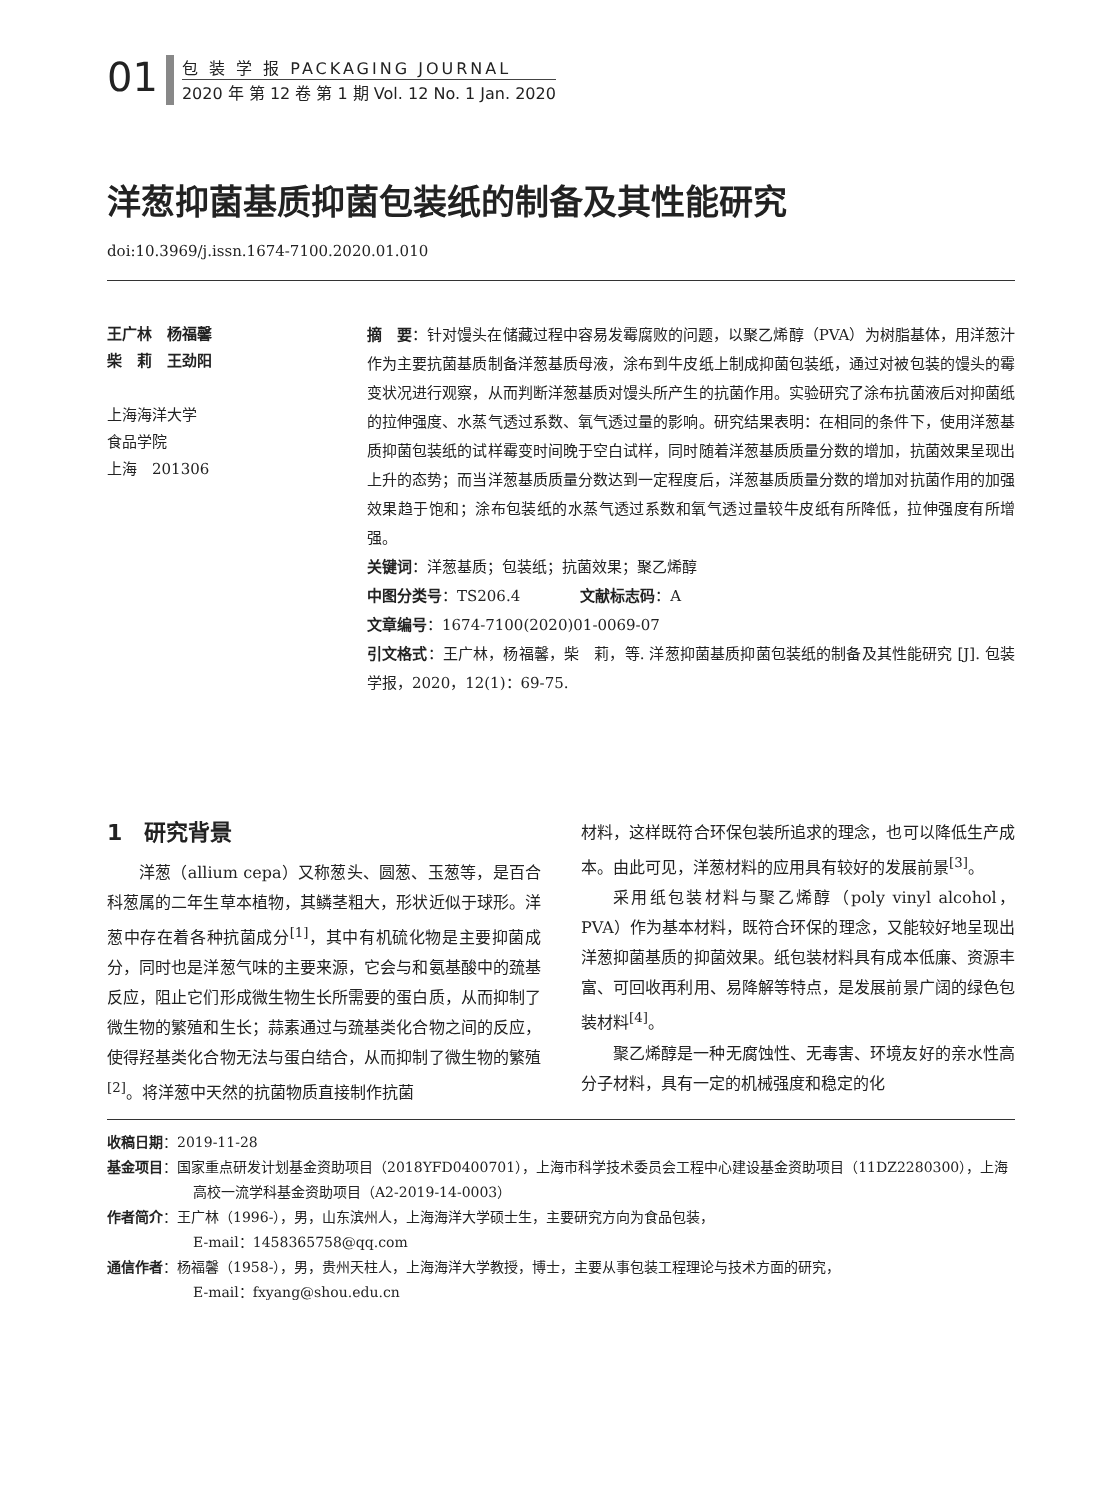01
包 装 学 报 PACKAGING JOURNAL
2020 年 第 12 卷 第 1 期 Vol. 12 No. 1 Jan. 2020
洋葱抑菌基质抑菌包装纸的制备及其性能研究
doi:10.3969/j.issn.1674-7100.2020.01.010
王广林　杨福馨
柴　莉　王劲阳
上海海洋大学
食品学院
上海　201306
摘　要：针对馒头在储藏过程中容易发霉腐败的问题，以聚乙烯醇（PVA）为树脂基体，用洋葱汁作为主要抗菌基质制备洋葱基质母液，涂布到牛皮纸上制成抑菌包装纸，通过对被包装的馒头的霉变状况进行观察，从而判断洋葱基质对馒头所产生的抗菌作用。实验研究了涂布抗菌液后对抑菌纸的拉伸强度、水蒸气透过系数、氧气透过量的影响。研究结果表明：在相同的条件下，使用洋葱基质抑菌包装纸的试样霉变时间晚于空白试样，同时随着洋葱基质质量分数的增加，抗菌效果呈现出上升的态势；而当洋葱基质质量分数达到一定程度后，洋葱基质质量分数的增加对抗菌作用的加强效果趋于饱和；涂布包装纸的水蒸气透过系数和氧气透过量较牛皮纸有所降低，拉伸强度有所增强。
关键词：洋葱基质；包装纸；抗菌效果；聚乙烯醇
中图分类号：TS206.4　　　　文献标志码：A
文章编号：1674-7100(2020)01-0069-07
引文格式：王广林，杨福馨，柴　莉，等. 洋葱抑菌基质抑菌包装纸的制备及其性能研究 [J]. 包装学报，2020，12(1)：69-75.
1　研究背景
洋葱（allium cepa）又称葱头、圆葱、玉葱等，是百合科葱属的二年生草本植物，其鳞茎粗大，形状近似于球形。洋葱中存在着各种抗菌成分<sup>[1]</sup>，其中有机硫化物是主要抑菌成分，同时也是洋葱气味的主要来源，它会与和氨基酸中的巯基反应，阻止它们形成微生物生长所需要的蛋白质，从而抑制了微生物的繁殖和生长；蒜素通过与巯基类化合物之间的反应，使得羟基类化合物无法与蛋白结合，从而抑制了微生物的繁殖<sup>[2]</sup>。将洋葱中天然的抗菌物质直接制作抗菌
材料，这样既符合环保包装所追求的理念，也可以降低生产成本。由此可见，洋葱材料的应用具有较好的发展前景<sup>[3]</sup>。
采用纸包装材料与聚乙烯醇（poly vinyl alcohol，PVA）作为基本材料，既符合环保的理念，又能较好地呈现出洋葱抑菌基质的抑菌效果。纸包装材料具有成本低廉、资源丰富、可回收再利用、易降解等特点，是发展前景广阔的绿色包装材料<sup>[4]</sup>。
聚乙烯醇是一种无腐蚀性、无毒害、环境友好的亲水性高分子材料，具有一定的机械强度和稳定的化
收稿日期：2019-11-28
基金项目：国家重点研发计划基金资助项目（2018YFD0400701），上海市科学技术委员会工程中心建设基金资助项目（11DZ2280300），上海高校一流学科基金资助项目（A2-2019-14-0003）
作者简介：王广林（1996-），男，山东滨州人，上海海洋大学硕士生，主要研究方向为食品包装，
E-mail：1458365758@qq.com
通信作者：杨福馨（1958-），男，贵州天柱人，上海海洋大学教授，博士，主要从事包装工程理论与技术方面的研究，
E-mail：fxyang@shou.edu.cn